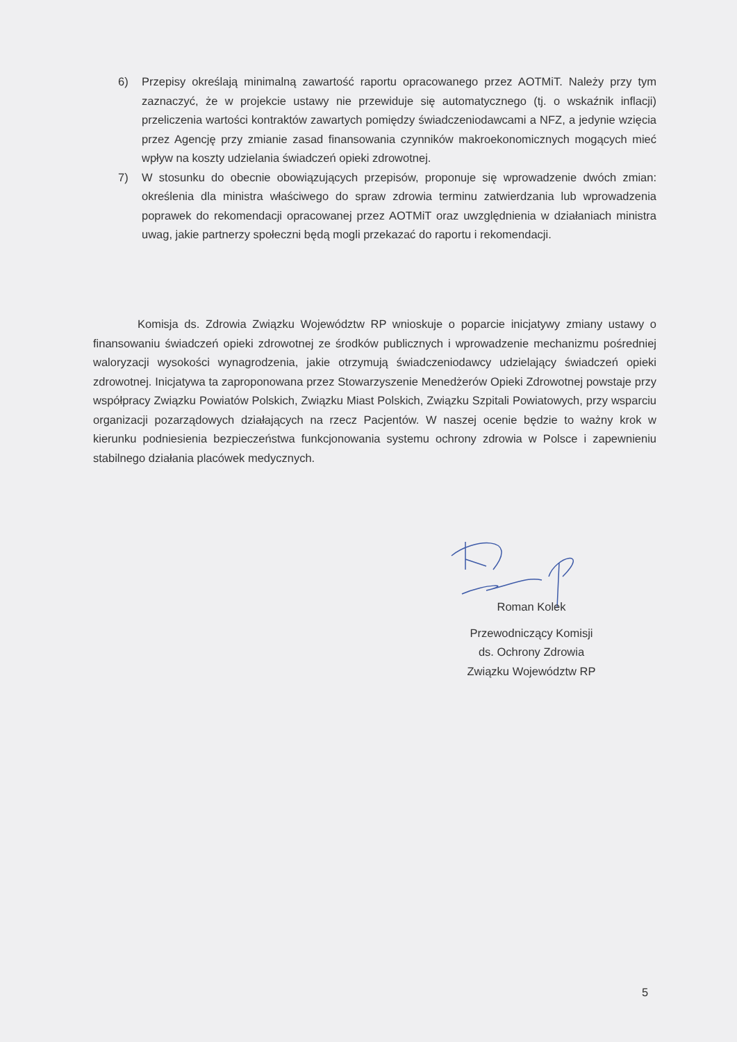6) Przepisy określają minimalną zawartość raportu opracowanego przez AOTMiT. Należy przy tym zaznaczyć, że w projekcie ustawy nie przewiduje się automatycznego (tj. o wskaźnik inflacji) przeliczenia wartości kontraktów zawartych pomiędzy świadczeniodawcami a NFZ, a jedynie wzięcia przez Agencję przy zmianie zasad finansowania czynników makroekonomicznych mogących mieć wpływ na koszty udzielania świadczeń opieki zdrowotnej.
7) W stosunku do obecnie obowiązujących przepisów, proponuje się wprowadzenie dwóch zmian: określenia dla ministra właściwego do spraw zdrowia terminu zatwierdzania lub wprowadzenia poprawek do rekomendacji opracowanej przez AOTMiT oraz uwzględnienia w działaniach ministra uwag, jakie partnerzy społeczni będą mogli przekazać do raportu i rekomendacji.
Komisja ds. Zdrowia Związku Województw RP wnioskuje o poparcie inicjatywy zmiany ustawy o finansowaniu świadczeń opieki zdrowotnej ze środków publicznych i wprowadzenie mechanizmu pośredniej waloryzacji wysokości wynagrodzenia, jakie otrzymują świadczeniodawcy udzielający świadczeń opieki zdrowotnej. Inicjatywa ta zaproponowana przez Stowarzyszenie Menedżerów Opieki Zdrowotnej powstaje przy współpracy Związku Powiatów Polskich, Związku Miast Polskich, Związku Szpitali Powiatowych, przy wsparciu organizacji pozarządowych działających na rzecz Pacjentów. W naszej ocenie będzie to ważny krok w kierunku podniesienia bezpieczeństwa funkcjonowania systemu ochrony zdrowia w Polsce i zapewnieniu stabilnego działania placówek medycznych.
Roman Kolek
Przewodniczący Komisji
ds. Ochrony Zdrowia
Związku Województw RP
5